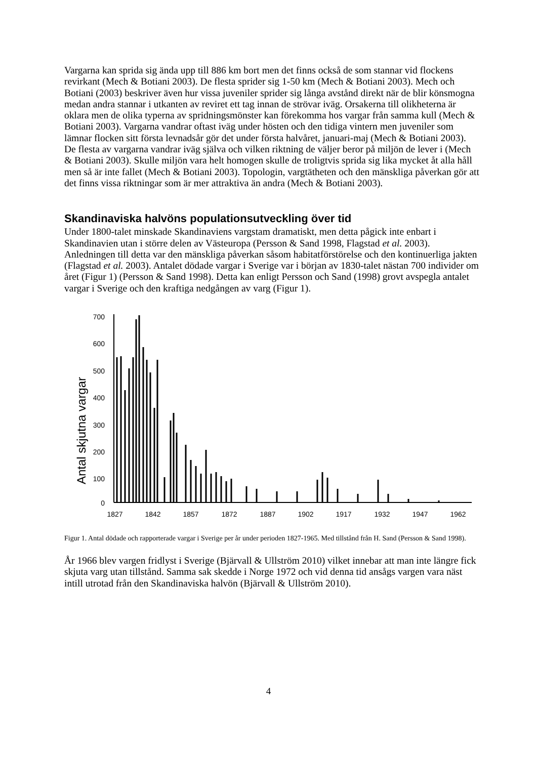Vargarna kan sprida sig ända upp till 886 km bort men det finns också de som stannar vid flockens revirkant (Mech & Botiani 2003). De flesta sprider sig 1-50 km (Mech & Botiani 2003). Mech och Botiani (2003) beskriver även hur vissa juveniler sprider sig långa avstånd direkt när de blir könsmogna medan andra stannar i utkanten av reviret ett tag innan de strövar iväg. Orsakerna till olikheterna är oklara men de olika typerna av spridningsmönster kan förekomma hos vargar från samma kull (Mech & Botiani 2003). Vargarna vandrar oftast iväg under hösten och den tidiga vintern men juveniler som lämnar flocken sitt första levnadsår gör det under första halvåret, januari-maj (Mech & Botiani 2003). De flesta av vargarna vandrar iväg själva och vilken riktning de väljer beror på miljön de lever i (Mech & Botiani 2003). Skulle miljön vara helt homogen skulle de troligtvis sprida sig lika mycket åt alla håll men så är inte fallet (Mech & Botiani 2003). Topologin, vargtätheten och den mänskliga påverkan gör att det finns vissa riktningar som är mer attraktiva än andra (Mech & Botiani 2003).
Skandinaviska halvöns populationsutveckling över tid
Under 1800-talet minskade Skandinaviens vargstam dramatiskt, men detta pågick inte enbart i Skandinavien utan i större delen av Västeuropa (Persson & Sand 1998, Flagstad et al. 2003). Anledningen till detta var den mänskliga påverkan såsom habitatförstörelse och den kontinuerliga jakten (Flagstad et al. 2003). Antalet dödade vargar i Sverige var i början av 1830-talet nästan 700 individer om året (Figur 1) (Persson & Sand 1998). Detta kan enligt Persson och Sand (1998) grovt avspegla antalet vargar i Sverige och den kraftiga nedgången av varg (Figur 1).
Antal skjutna vargar
700
600
500
400
300
200
100
0
1827
1842
1857
1872
1887
1902
1917
1932
1947
1962
Figur 1. Antal dödade och rapporterade vargar i Sverige per år under perioden 1827-1965. Med tillstånd från H. Sand (Persson & Sand 1998).
År 1966 blev vargen fridlyst i Sverige (Bjärvall & Ullström 2010) vilket innebar att man inte längre fick skjuta varg utan tillstånd. Samma sak skedde i Norge 1972 och vid denna tid ansågs vargen vara näst intill utrotad från den Skandinaviska halvön (Bjärvall & Ullström 2010).
4